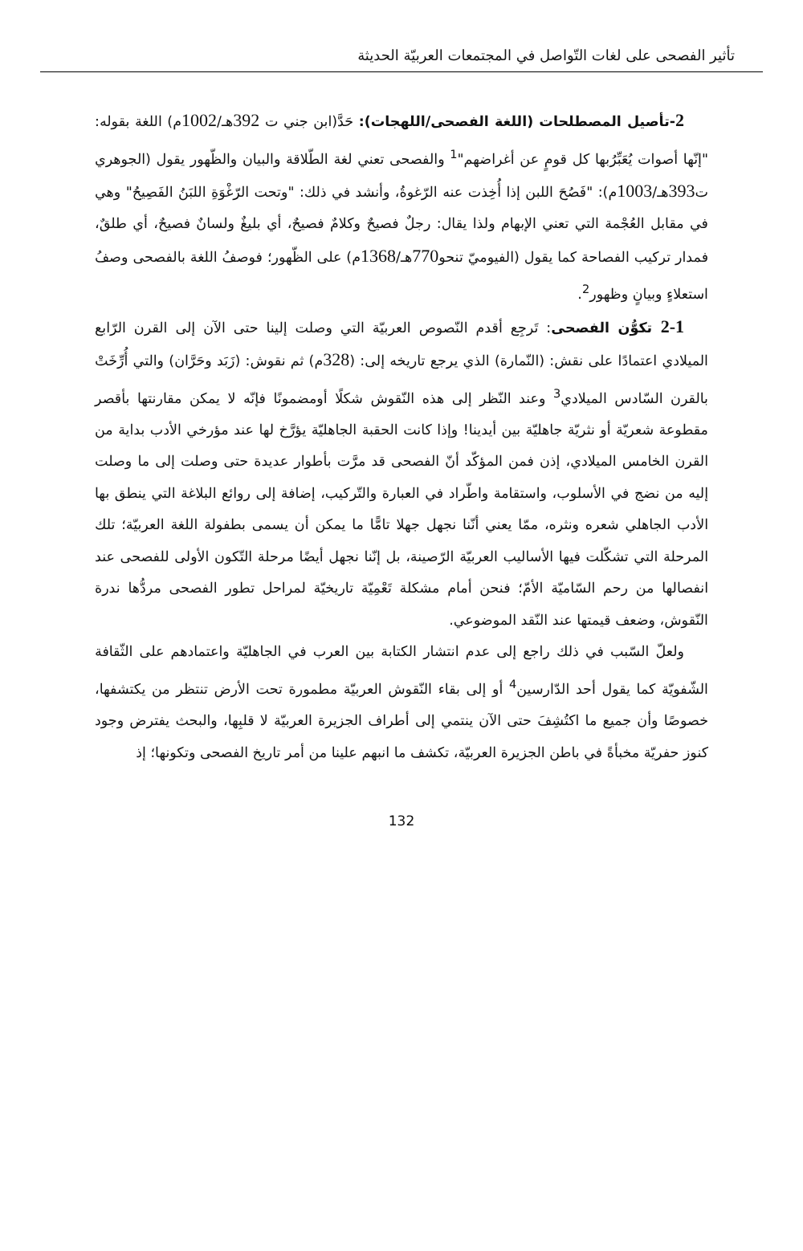تأثير الفصحى على لغات التّواصل في المجتمعات العربيّة الحديثة
2-تأصيل المصطلحات (اللغة الفصحى/اللهجات): حَدَّ(ابن جني ت 392هـ/1002م) اللغة بقوله: "إنّها أصوات يُعَبِّرُبها كل قومٍ عن أغراضهم"<sup>1</sup> والفصحى تعني لغة الطّلاقة والبيان والظّهور يقول (الجوهري ت393هـ/1003م): "فَصُحَ اللبن إذا أُخِذت عنه الرّغوةُ، وأنشد في ذلك: "وتحت الرّغْوَةِ اللبَنُ الفَصِيحُ" وهي في مقابل العُجْمة التي تعني الإبهام ولذا يقال: رجلٌ فصيحٌ وكلامٌ فصيحٌ، أي بليغٌ ولسانٌ فصيحٌ، أي طلقٌ، فمدار تركيب الفصاحة كما يقول (الفيوميّ تنحو770هـ/1368م) على الظّهور؛ فوصفُ اللغة بالفصحى وصفُ استعلاءٍ وبيانٍ وظهور<sup>2</sup>.
2-1 تكوُّن الفصحى: تَرجِع أقدم النّصوص العربيّة التي وصلت إلينا حتى الآن إلى القرن الرّابع الميلادي اعتمادًا على نقش: (النّمارة) الذي يرجع تاريخه إلى: (328م) ثم نقوش: (زَبَد وحَرَّان) والتي أُرِّخَتْ بالقرن السّادس الميلادي<sup>3</sup> وعند النّظر إلى هذه النّقوش شكلًا أومضمونًا فإنّه لا يمكن مقارنتها بأقصر مقطوعة شعريّة أو نثريّة جاهليّة بين أيدينا! وإذا كانت الحقبة الجاهليّة يؤرَّخ لها عند مؤرخي الأدب بداية من القرن الخامس الميلادي، إذن فمن المؤكّد أنّ الفصحى قد مرَّت بأطوار عديدة حتى وصلت إلى ما وصلت إليه من نضج في الأسلوب، واستقامة واطّراد في العبارة والتّركيب، إضافة إلى روائع البلاغة التي ينطق بها الأدب الجاهلي شعره ونثره، ممّا يعني أنّنا نجهل جهلا تامًّا ما يمكن أن يسمى بطفولة اللغة العربيّة؛ تلك المرحلة التي تشكّلت فيها الأساليب العربيّة الرّصينة، بل إنّنا نجهل أيضًا مرحلة التّكون الأولى للفصحى عند انفصالها من رحم السّاميّة الأمّ؛ فنحن أمام مشكلة تَعْمِيّة تاريخيّة لمراحل تطور الفصحى مردُّها ندرة النّقوش، وضعف قيمتها عند النّقد الموضوعي.
ولعلّ السّبب في ذلك راجع إلى عدم انتشار الكتابة بين العرب في الجاهليّة واعتمادهم على الثّقافة الشّفويّة كما يقول أحد الدّارسين<sup>4</sup> أو إلى بقاء النّقوش العربيّة مطمورة تحت الأرض تنتظر من يكتشفها، خصوصًا وأن جميع ما اكتُشِفَ حتى الآن ينتمي إلى أطراف الجزيرة العربيّة لا قلبِها، والبحث يفترض وجود كنوز حفريّة مخبأةً في باطن الجزيرة العربيّة، تكشف ما انبهم علينا من أمر تاريخ الفصحى وتكونها؛ إذ
132